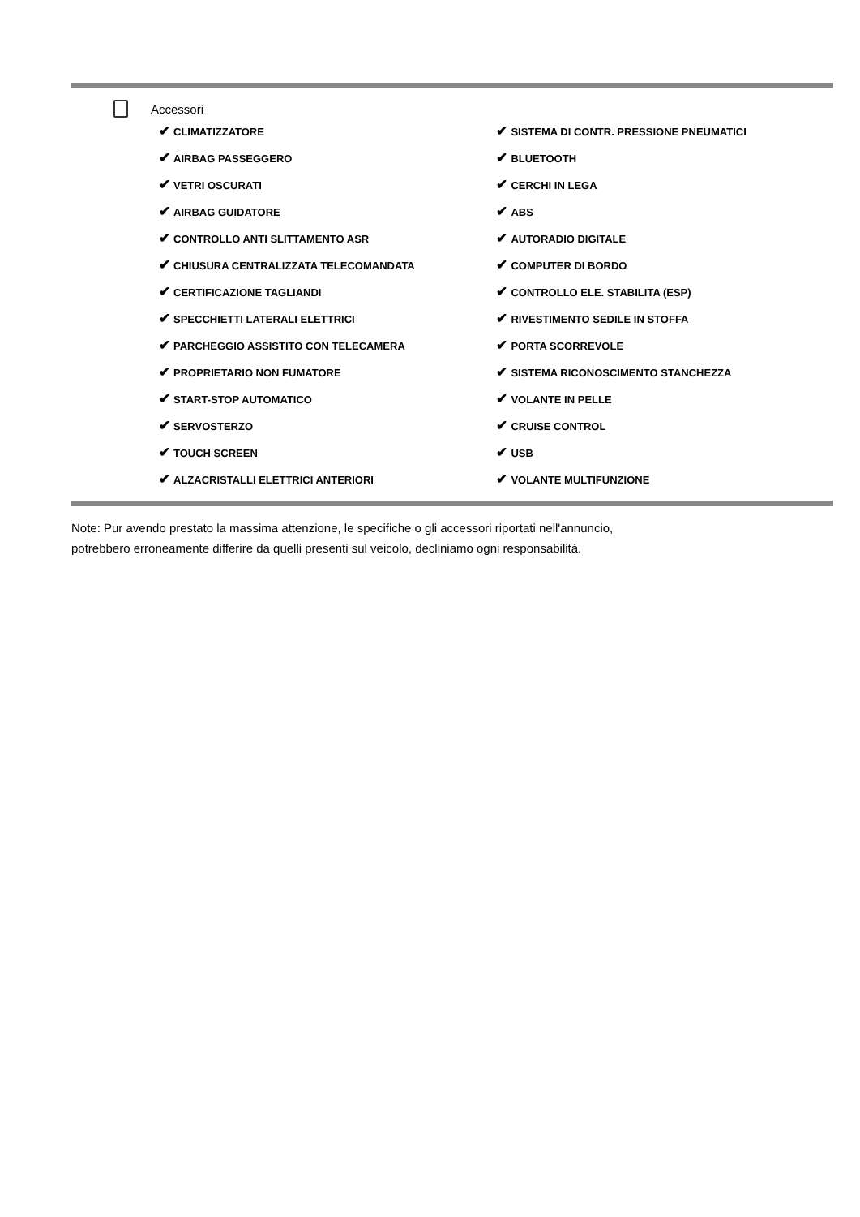Accessori
| ✔ CLIMATIZZATORE | ✔ SISTEMA DI CONTR. PRESSIONE PNEUMATICI |
| ✔ AIRBAG PASSEGGERO | ✔ BLUETOOTH |
| ✔ VETRI OSCURATI | ✔ CERCHI IN LEGA |
| ✔ AIRBAG GUIDATORE | ✔ ABS |
| ✔ CONTROLLO ANTI SLITTAMENTO ASR | ✔ AUTORADIO DIGITALE |
| ✔ CHIUSURA CENTRALIZZATA TELECOMANDATA | ✔ COMPUTER DI BORDO |
| ✔ CERTIFICAZIONE TAGLIANDI | ✔ CONTROLLO ELE. STABILITA (ESP) |
| ✔ SPECCHIETTI LATERALI ELETTRICI | ✔ RIVESTIMENTO SEDILE IN STOFFA |
| ✔ PARCHEGGIO ASSISTITO CON TELECAMERA | ✔ PORTA SCORREVOLE |
| ✔ PROPRIETARIO NON FUMATORE | ✔ SISTEMA RICONOSCIMENTO STANCHEZZA |
| ✔ START-STOP AUTOMATICO | ✔ VOLANTE IN PELLE |
| ✔ SERVOSTERZO | ✔ CRUISE CONTROL |
| ✔ TOUCH SCREEN | ✔ USB |
| ✔ ALZACRISTALLI ELETTRICI ANTERIORI | ✔ VOLANTE MULTIFUNZIONE |
Note: Pur avendo prestato la massima attenzione, le specifiche o gli accessori riportati nell'annuncio,
potrebbero erroneamente differire da quelli presenti sul veicolo, decliniamo ogni responsabilità.